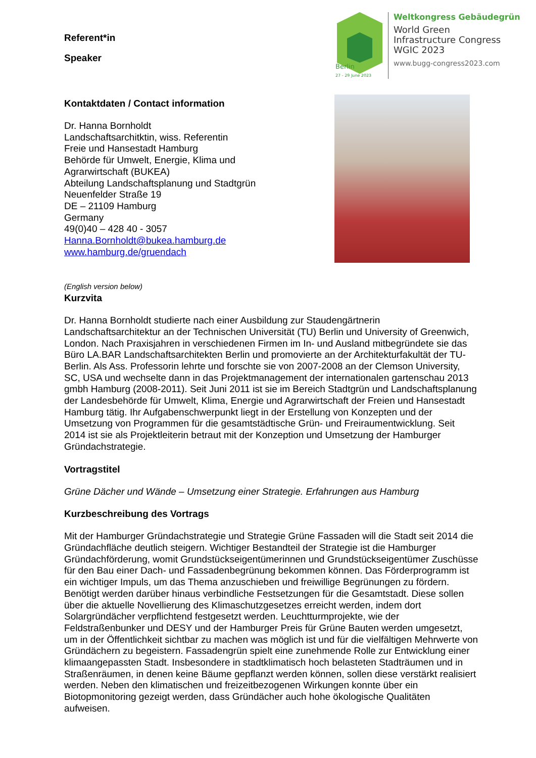Berlin
27 - 29 June 2023
Weltkongress Gebäudegrün
World Green
Infrastructure Congress
WGIC 2023
www.bugg-congress2023.com
Referent*in
Speaker
Kontaktdaten / Contact information
Dr. Hanna Bornholdt
Landschaftsarchitktin, wiss. Referentin
Freie und Hansestadt Hamburg
Behörde für Umwelt, Energie, Klima und Agrarwirtschaft (BUKEA)
Abteilung Landschaftsplanung und Stadtgrün
Neuenfelder Straße 19
DE – 21109 Hamburg
Germany
49(0)40 – 428 40 - 3057
Hanna.Bornholdt@bukea.hamburg.de
www.hamburg.de/gruendach
(English version below)
Kurzvita
Dr. Hanna Bornholdt studierte nach einer Ausbildung zur Staudengärtnerin Landschaftsarchitektur an der Technischen Universität (TU) Berlin und University of Greenwich, London. Nach Praxisjahren in verschiedenen Firmen im In- und Ausland mitbegründete sie das Büro LA.BAR Landschaftsarchitekten Berlin und promovierte an der Architekturfakultät der TU-Berlin. Als Ass. Professorin lehrte und forschte sie von 2007-2008 an der Clemson University, SC, USA und wechselte dann in das Projektmanagement der internationalen gartenschau 2013 gmbh Hamburg (2008-2011). Seit Juni 2011 ist sie im Bereich Stadtgrün und Landschaftsplanung der Landesbehörde für Umwelt, Klima, Energie und Agrarwirtschaft der Freien und Hansestadt Hamburg tätig. Ihr Aufgabenschwerpunkt liegt in der Erstellung von Konzepten und der Umsetzung von Programmen für die gesamtstädtische Grün- und Freiraumentwicklung. Seit 2014 ist sie als Projektleiterin betraut mit der Konzeption und Umsetzung der Hamburger Gründachstrategie.
Vortragstitel
Grüne Dächer und Wände – Umsetzung einer Strategie. Erfahrungen aus Hamburg
Kurzbeschreibung des Vortrags
Mit der Hamburger Gründachstrategie und Strategie Grüne Fassaden will die Stadt seit 2014 die Gründachfläche deutlich steigern. Wichtiger Bestandteil der Strategie ist die Hamburger Gründachförderung, womit Grundstückseigentümerinnen und Grundstückseigentümer Zuschüsse für den Bau einer Dach- und Fassadenbegrünung bekommen können. Das Förderprogramm ist ein wichtiger Impuls, um das Thema anzuschieben und freiwillige Begrünungen zu fördern. Benötigt werden darüber hinaus verbindliche Festsetzungen für die Gesamtstadt. Diese sollen über die aktuelle Novellierung des Klimaschutzgesetzes erreicht werden, indem dort Solargründächer verpflichtend festgesetzt werden. Leuchtturmprojekte, wie der Feldstraßenbunker und DESY und der Hamburger Preis für Grüne Bauten werden umgesetzt, um in der Öffentlichkeit sichtbar zu machen was möglich ist und für die vielfältigen Mehrwerte von Gründächern zu begeistern. Fassadengrün spielt eine zunehmende Rolle zur Entwicklung einer klimaangepassten Stadt. Insbesondere in stadtklimatisch hoch belasteten Stadträumen und in Straßenräumen, in denen keine Bäume gepflanzt werden können, sollen diese verstärkt realisiert werden. Neben den klimatischen und freizeitbezogenen Wirkungen konnte über ein Biotopmonitoring gezeigt werden, dass Gründächer auch hohe ökologische Qualitäten aufweisen.